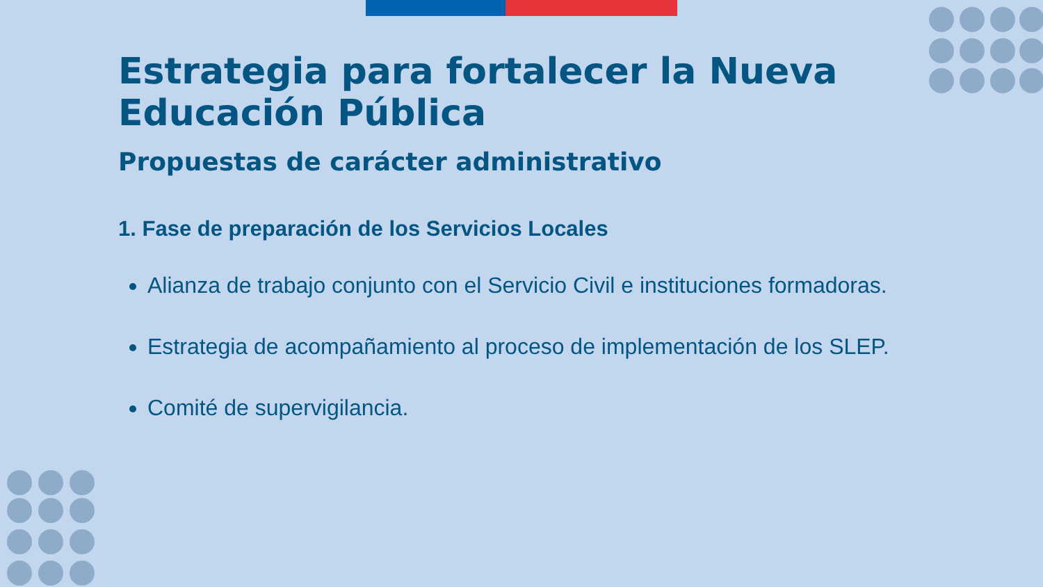Estrategia para fortalecer la Nueva Educación Pública
Propuestas de carácter administrativo
1. Fase de preparación de los Servicios Locales
Alianza de trabajo conjunto con el Servicio Civil e instituciones formadoras.
Estrategia de acompañamiento al proceso de implementación de los SLEP.
Comité de supervigilancia.